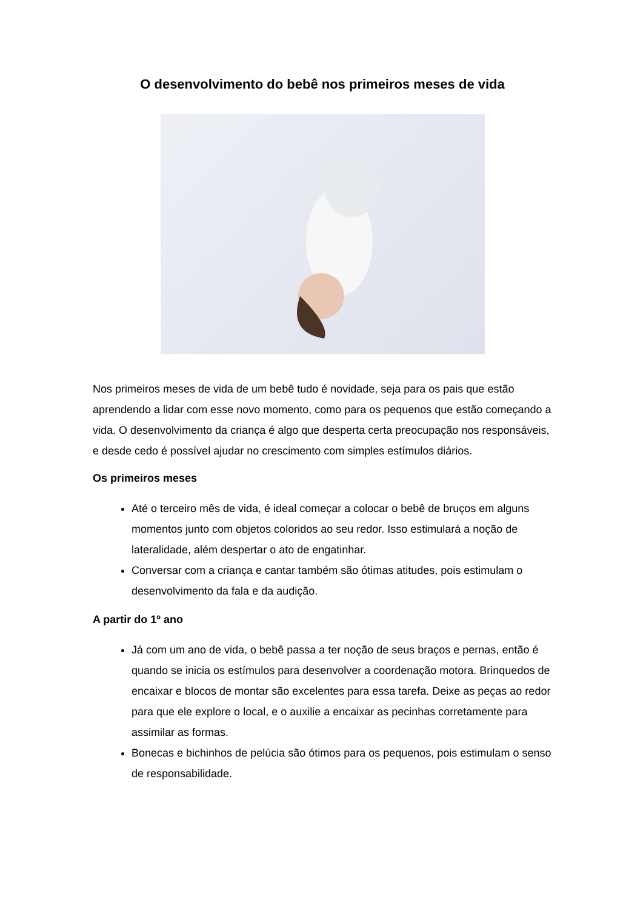O desenvolvimento do bebê nos primeiros meses de vida
Nos primeiros meses de vida de um bebê tudo é novidade, seja para os pais que estão aprendendo a lidar com esse novo momento, como para os pequenos que estão começando a vida. O desenvolvimento da criança é algo que desperta certa preocupação nos responsáveis, e desde cedo é possível ajudar no crescimento com simples estímulos diários.
Os primeiros meses
Até o terceiro mês de vida, é ideal começar a colocar o bebê de bruços em alguns momentos junto com objetos coloridos ao seu redor. Isso estimulará a noção de lateralidade, além despertar o ato de engatinhar.
Conversar com a criança e cantar também são ótimas atitudes, pois estimulam o desenvolvimento da fala e da audição.
A partir do 1º ano
Já com um ano de vida, o bebê passa a ter noção de seus braços e pernas, então é quando se inicia os estímulos para desenvolver a coordenação motora. Brinquedos de encaixar e blocos de montar são excelentes para essa tarefa. Deixe as peças ao redor para que ele explore o local, e o auxilie a encaixar as pecinhas corretamente para assimilar as formas.
Bonecas e bichinhos de pelúcia são ótimos para os pequenos, pois estimulam o senso de responsabilidade.